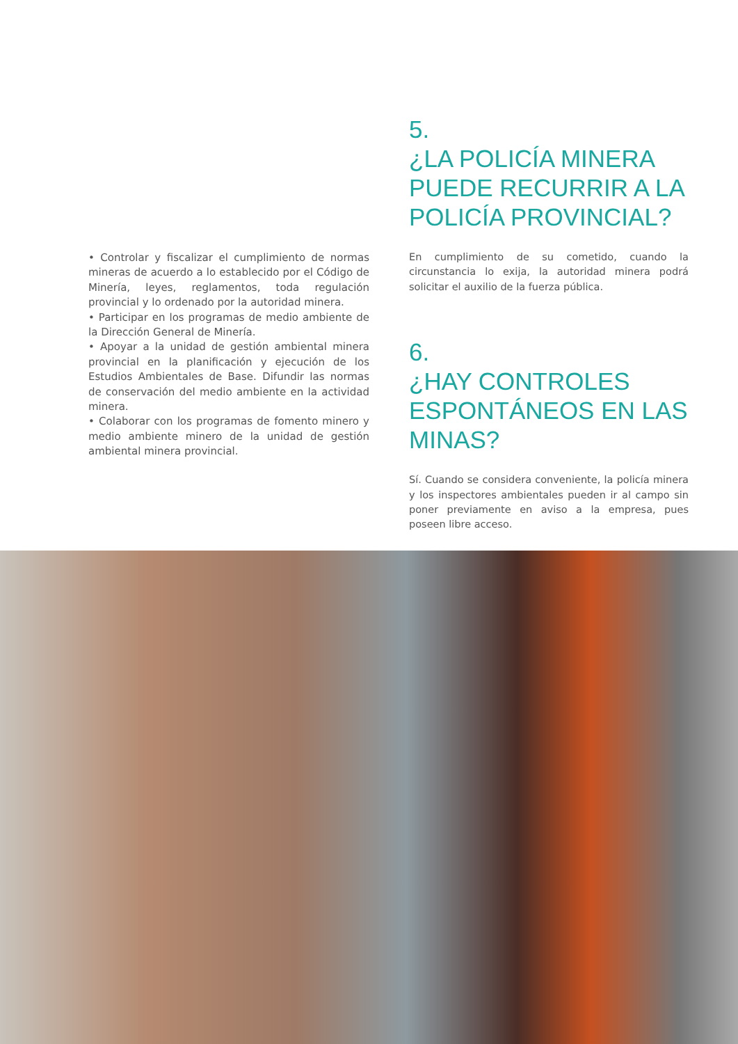• Controlar y fiscalizar el cumplimiento de normas mineras de acuerdo a lo establecido por el Código de Minería, leyes, reglamentos, toda regulación provincial y lo ordenado por la autoridad minera.
• Participar en los programas de medio ambiente de la Dirección General de Minería.
• Apoyar a la unidad de gestión ambiental minera provincial en la planificación y ejecución de los Estudios Ambientales de Base. Difundir las normas de conservación del medio ambiente en la actividad minera.
• Colaborar con los programas de fomento minero y medio ambiente minero de la unidad de gestión ambiental minera provincial.
5.
¿LA POLICÍA MINERA PUEDE RECURRIR A LA POLICÍA PROVINCIAL?
En cumplimiento de su cometido, cuando la circunstancia lo exija, la autoridad minera podrá solicitar el auxilio de la fuerza pública.
6.
¿HAY CONTROLES ESPONTÁNEOS EN LAS MINAS?
Sí. Cuando se considera conveniente, la policía minera y los inspectores ambientales pueden ir al campo sin poner previamente en aviso a la empresa, pues poseen libre acceso.